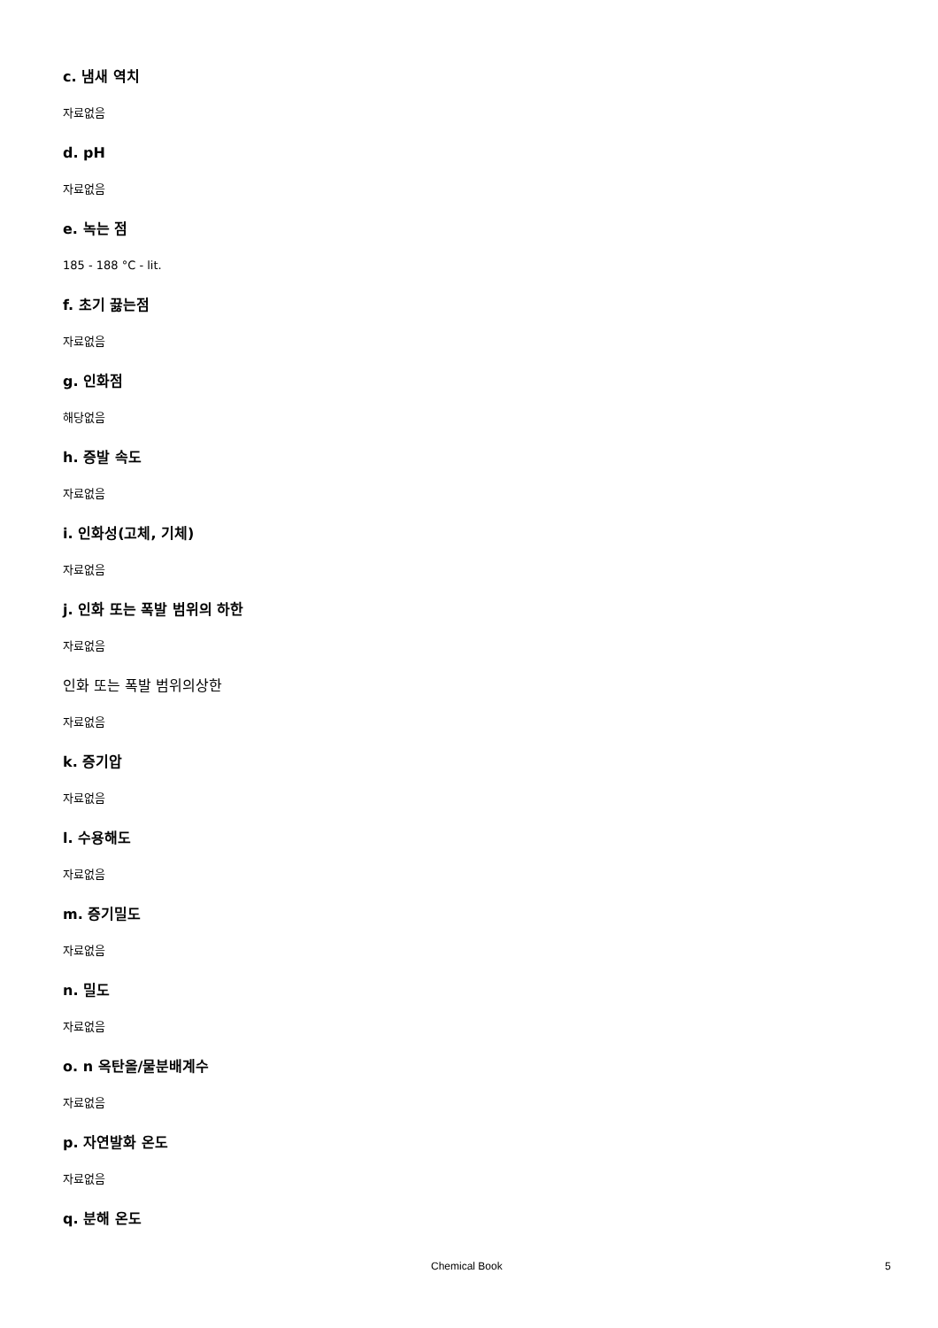c. 냄새 역치
자료없음
d. pH
자료없음
e. 녹는 점
185 - 188 °C - lit.
f. 초기 끓는점
자료없음
g. 인화점
해당없음
h. 증발 속도
자료없음
i. 인화성(고체, 기체)
자료없음
j. 인화 또는 폭발 범위의 하한
자료없음
인화 또는 폭발 범위의상한
자료없음
k. 증기압
자료없음
l. 수용해도
자료없음
m. 증기밀도
자료없음
n. 밀도
자료없음
o. n 옥탄올/물분배계수
자료없음
p. 자연발화 온도
자료없음
q. 분해 온도
Chemical Book 5